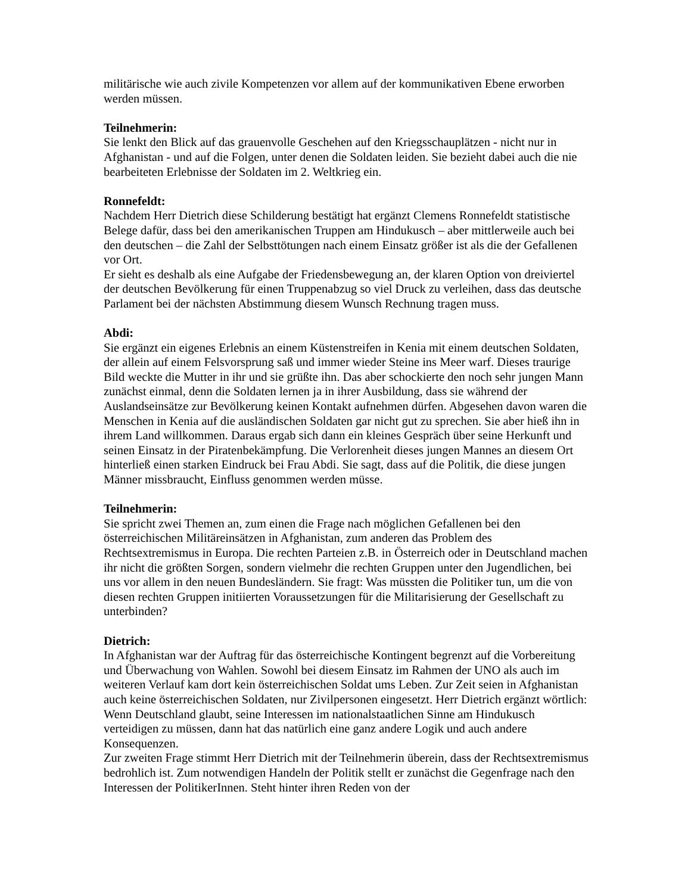militärische wie auch zivile Kompetenzen vor allem auf der kommunikativen Ebene erworben werden müssen.
Teilnehmerin:
Sie lenkt den Blick auf das grauenvolle Geschehen auf den Kriegsschauplätzen - nicht nur in Afghanistan - und auf die Folgen, unter denen die Soldaten leiden. Sie bezieht dabei auch die nie bearbeiteten Erlebnisse der Soldaten im 2. Weltkrieg ein.
Ronnefeldt:
Nachdem Herr Dietrich diese Schilderung bestätigt hat ergänzt Clemens Ronnefeldt statistische Belege dafür, dass bei den amerikanischen Truppen am Hindukusch – aber mittlerweile auch bei den deutschen – die Zahl der Selbsttötungen nach einem Einsatz größer ist als die der Gefallenen vor Ort.
Er sieht es deshalb als eine Aufgabe der Friedensbewegung an, der klaren Option von dreiviertel der deutschen Bevölkerung für einen Truppenabzug so viel Druck zu verleihen, dass das deutsche Parlament bei der nächsten Abstimmung diesem Wunsch Rechnung tragen muss.
Abdi:
Sie ergänzt ein eigenes Erlebnis an einem Küstenstreifen in Kenia mit einem deutschen Soldaten, der allein auf einem Felsvorsprung saß und immer wieder Steine ins Meer warf. Dieses traurige Bild weckte die Mutter in ihr und sie grüßte ihn. Das aber schockierte den noch sehr jungen Mann zunächst einmal, denn die Soldaten lernen ja in ihrer Ausbildung, dass sie während der Auslandseinsätze zur Bevölkerung keinen Kontakt aufnehmen dürfen. Abgesehen davon waren die Menschen in Kenia auf die ausländischen Soldaten gar nicht gut zu sprechen. Sie aber hieß ihn in ihrem Land willkommen. Daraus ergab sich dann ein kleines Gespräch über seine Herkunft und seinen Einsatz in der Piratenbekämpfung. Die Verlorenheit dieses jungen Mannes an diesem Ort hinterließ einen starken Eindruck bei Frau Abdi. Sie sagt, dass auf die Politik, die diese jungen Männer missbraucht, Einfluss genommen werden müsse.
Teilnehmerin:
Sie spricht zwei Themen an, zum einen die Frage nach möglichen Gefallenen bei den österreichischen Militäreinsätzen in Afghanistan, zum anderen das Problem des Rechtsextremismus in Europa. Die rechten Parteien z.B. in Österreich oder in Deutschland machen ihr nicht die größten Sorgen, sondern vielmehr die rechten Gruppen unter den Jugendlichen, bei uns vor allem in den neuen Bundesländern. Sie fragt: Was müssten die Politiker tun, um die von diesen rechten Gruppen initiierten Voraussetzungen für die Militarisierung der Gesellschaft zu unterbinden?
Dietrich:
In Afghanistan war der Auftrag für das österreichische Kontingent begrenzt auf die Vorbereitung und Überwachung von Wahlen. Sowohl bei diesem Einsatz im Rahmen der UNO als auch im weiteren Verlauf kam dort kein österreichischen Soldat ums Leben. Zur Zeit seien in Afghanistan auch keine österreichischen Soldaten, nur Zivilpersonen eingesetzt. Herr Dietrich ergänzt wörtlich: Wenn Deutschland glaubt, seine Interessen im nationalstaatlichen Sinne am Hindukusch verteidigen zu müssen, dann hat das natürlich eine ganz andere Logik und auch andere Konsequenzen.
Zur zweiten Frage stimmt Herr Dietrich mit der Teilnehmerin überein, dass der Rechtsextremismus bedrohlich ist. Zum notwendigen Handeln der Politik stellt er zunächst die Gegenfrage nach den Interessen der PolitikerInnen. Steht hinter ihren Reden von der